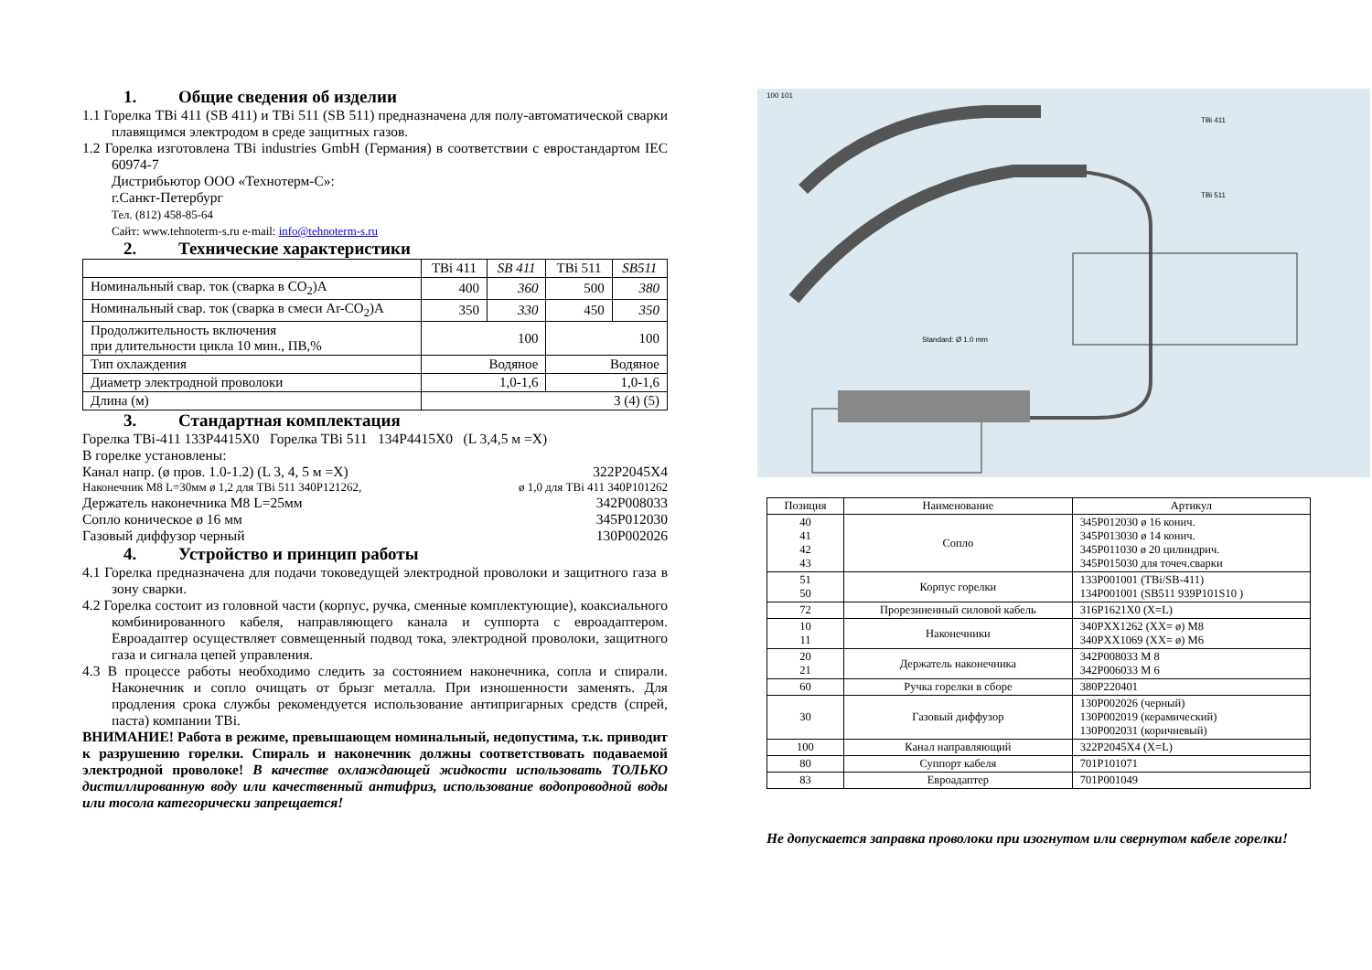1. Общие сведения об изделии
1.1 Горелка TBi 411 (SB 411) и TBi 511 (SB 511) предназначена для полу-автоматической сварки плавящимся электродом в среде защитных газов.
1.2 Горелка изготовлена TBi industries GmbH (Германия) в соответствии с евростандартом IEC 60974-7
Дистрибьютор ООО «Технотерм-С»:
г.Санкт-Петербург
Тел. (812) 458-85-64
Сайт: www.tehnoterm-s.ru e-mail: info@tehnoterm-s.ru
2. Технические характеристики
| | TBi 411 | SB 411 | TBi 511 | SB511 |
| Номинальный свар. ток (сварка в CO<sub>2</sub>)А | 400 | 360 | 500 | 380 |
| Номинальный свар. ток (сварка в смеси Ar-CO<sub>2</sub>)А | 350 | 330 | 450 | 350 |
| Продолжительность включения при длительности цикла 10 мин., ПВ,% | 100 | | 100 | |
| Тип охлаждения | Водяное | | Водяное | |
| Диаметр электродной проволоки | 1,0-1,6 | | 1,0-1,6 | |
| Длина (м) | 3 (4) (5) | | | |
3. Стандартная комплектация
Горелка TBi-411 133P4415X0 Горелка TBi 511 134P4415X0 (L 3,4,5 м =X)
В горелке установлены:
Канал напр. (ø пров. 1.0-1.2) (L 3, 4, 5 м =X) 322P2045X4
Наконечник M8 L=30мм ø 1,2 для TBi 511 340P121262, ø 1,0 для TBi 411 340P101262
Держатель наконечника M8 L=25мм 342P008033
Сопло коническое ø 16 мм 345P012030
Газовый диффузор черный 130P002026
4. Устройство и принцип работы
4.1 Горелка предназначена для подачи токоведущей электродной проволоки и защитного газа в зону сварки.
4.2 Горелка состоит из головной части (корпус, ручка, сменные комплектующие), коаксиального комбинированного кабеля, направляющего канала и суппорта с евроадаптером. Евроадаптер осуществляет совмещенный подвод тока, электродной проволоки, защитного газа и сигнала цепей управления.
4.3 В процессе работы необходимо следить за состоянием наконечника, сопла и спирали. Наконечник и сопло очищать от брызг металла. При изношенности заменять. Для продления срока службы рекомендуется использование антипригарных средств (спрей, паста) компании TBi.
ВНИМАНИЕ! Работа в режиме, превышающем номинальный, недопустима, т.к. приводит к разрушению горелки. Спираль и наконечник должны соответствовать подаваемой электродной проволоке! В качестве охлаждающей жидкости использовать ТОЛЬКО дистиллированную воду или качественный антифриз, использование водопроводной воды или тосола категорически запрещается!
100 101
TBi 411
TBi 511
Standard: Ø 1.0 mm
| Позиция | Наименование | Артикул |
| --- | --- | --- |
| 40 41 42 43 | Сопло | 345P012030 ø 16 конич. 345P013030 ø 14 конич. 345P011030 ø 20 цилиндрич. 345P015030 для точеч.сварки |
| 51 50 | Корпус горелки | 133P001001 (TBi/SB-411) 134P001001 (SB511 939P101S10 ) |
| 72 | Прорезиненный силовой кабель | 316P1621X0 (X=L) |
| 10 11 | Наконечники | 340PXX1262 (XX= ø) M8 340PXX1069 (XX= ø) M6 |
| 20 21 | Держатель наконечника | 342P008033 M 8 342P006033 M 6 |
| 60 | Ручка горелки в сборе | 380P220401 |
| 30 | Газовый диффузор | 130P002026 (черный) 130P002019 (керамический) 130P002031 (коричневый) |
| 100 | Канал направляющий | 322P2045X4 (X=L) |
| 80 | Суппорт кабеля | 701P101071 |
| 83 | Евроадаптер | 701P001049 |
Не допускается заправка проволоки при изогнутом или свернутом кабеле горелки!